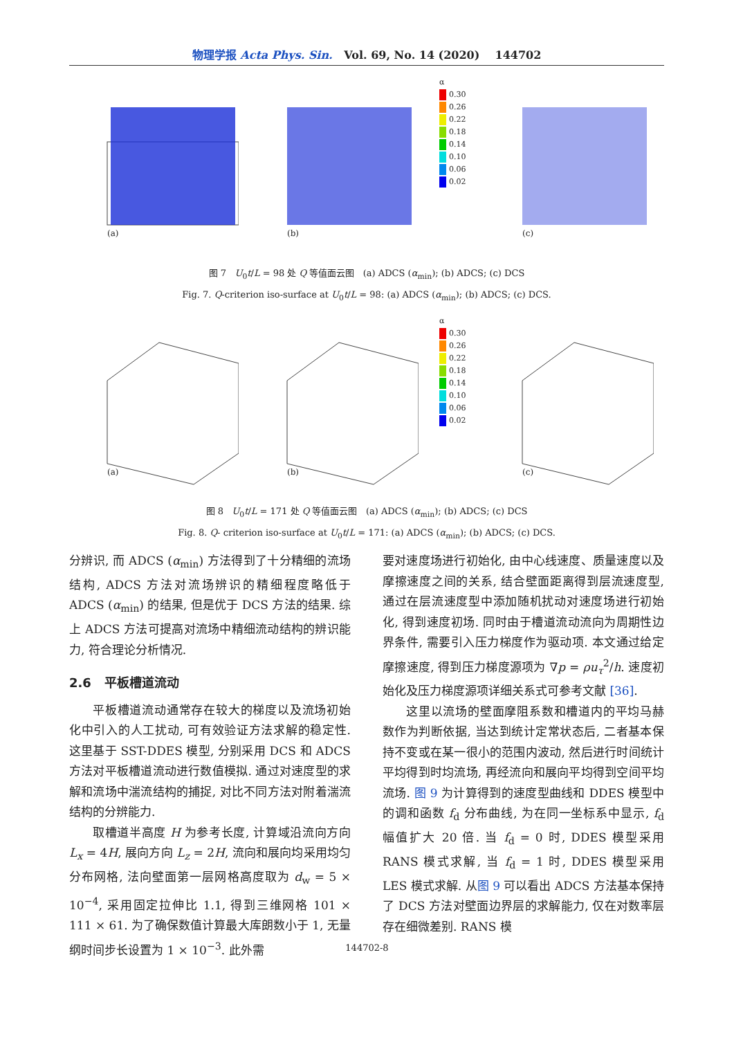物理学报 Acta Phys. Sin. Vol. 69, No. 14 (2020) 144702
(a)
(b)
α
0.30
0.26
0.22
0.18
0.14
0.10
0.06
0.02
(c)
图 7 U<sub>0</sub>t/L = 98 处 Q 等值面云图 (a) ADCS (α<sub>min</sub>); (b) ADCS; (c) DCS
Fig. 7. Q-criterion iso-surface at U<sub>0</sub>t/L = 98: (a) ADCS (α<sub>min</sub>); (b) ADCS; (c) DCS.
(a)
(b)
α
0.30
0.26
0.22
0.18
0.14
0.10
0.06
0.02
(c)
图 8 U<sub>0</sub>t/L = 171 处 Q 等值面云图 (a) ADCS (α<sub>min</sub>); (b) ADCS; (c) DCS
Fig. 8. Q- criterion iso-surface at U<sub>0</sub>t/L = 171: (a) ADCS (α<sub>min</sub>); (b) ADCS; (c) DCS.
分辨识, 而 ADCS (α<sub>min</sub>) 方法得到了十分精细的流场结构, ADCS 方法对流场辨识的精细程度略低于 ADCS (α<sub>min</sub>) 的结果, 但是优于 DCS 方法的结果. 综上 ADCS 方法可提高对流场中精细流动结构的辨识能力, 符合理论分析情况.
2.6 平板槽道流动
平板槽道流动通常存在较大的梯度以及流场初始化中引入的人工扰动, 可有效验证方法求解的稳定性. 这里基于 SST-DDES 模型, 分别采用 DCS 和 ADCS 方法对平板槽道流动进行数值模拟. 通过对速度型的求解和流场中湍流结构的捕捉, 对比不同方法对附着湍流结构的分辨能力.
取槽道半高度 H 为参考长度, 计算域沿流向方向 L<sub>x</sub> = 4H, 展向方向 L<sub>z</sub> = 2H, 流向和展向均采用均匀分布网格, 法向壁面第一层网格高度取为 d<sub>w</sub> = 5 × 10<sup>−4</sup>, 采用固定拉伸比 1.1, 得到三维网格 101 × 111 × 61. 为了确保数值计算最大库朗数小于 1, 无量纲时间步长设置为 1 × 10<sup>−3</sup>. 此外需
要对速度场进行初始化, 由中心线速度、质量速度以及摩擦速度之间的关系, 结合壁面距离得到层流速度型, 通过在层流速度型中添加随机扰动对速度场进行初始化, 得到速度初场. 同时由于槽道流动流向为周期性边界条件, 需要引入压力梯度作为驱动项. 本文通过给定摩擦速度, 得到压力梯度源项为 ∇p = ρu<sub>τ</sub><sup>2</sup>/h. 速度初始化及压力梯度源项详细关系式可参考文献 [36].
这里以流场的壁面摩阻系数和槽道内的平均马赫数作为判断依据, 当达到统计定常状态后, 二者基本保持不变或在某一很小的范围内波动, 然后进行时间统计平均得到时均流场, 再经流向和展向平均得到空间平均流场. 图 9 为计算得到的速度型曲线和 DDES 模型中的调和函数 f<sub>d</sub> 分布曲线, 为在同一坐标系中显示, f<sub>d</sub> 幅值扩大 20 倍. 当 f<sub>d</sub> = 0 时, DDES 模型采用 RANS 模式求解, 当 f<sub>d</sub> = 1 时, DDES 模型采用 LES 模式求解. 从图 9 可以看出 ADCS 方法基本保持了 DCS 方法对壁面边界层的求解能力, 仅在对数率层存在细微差别. RANS 模
144702-8